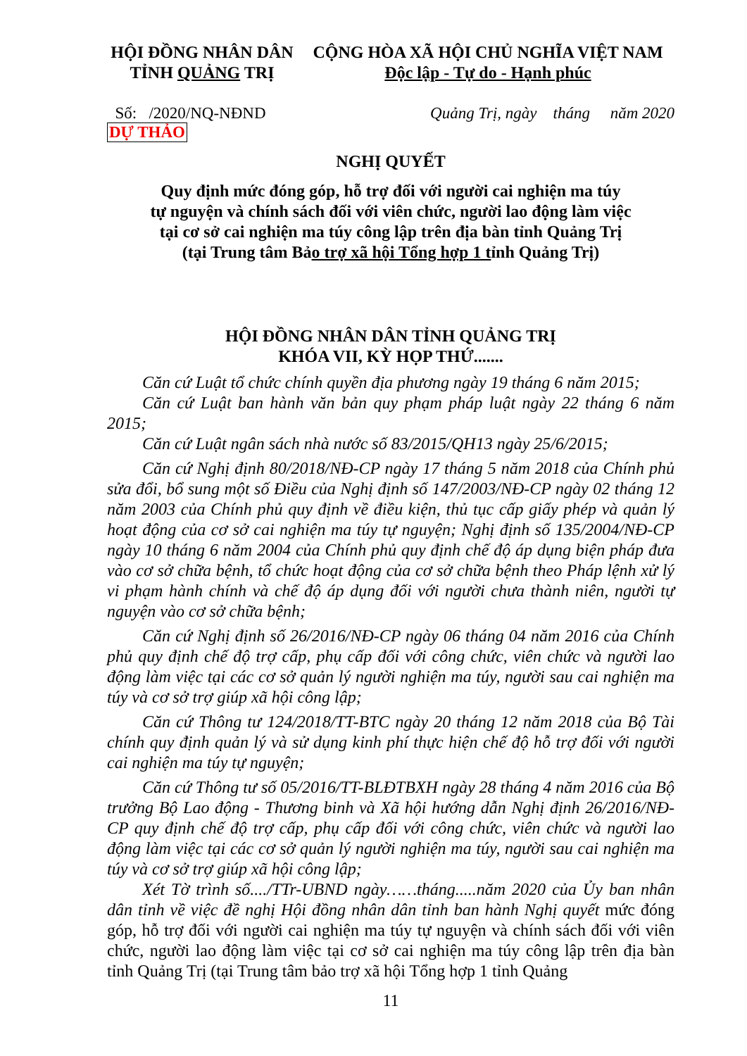HỘI ĐỒNG NHÂN DÂN
TỈNH QUẢNG TRỊ
CỘNG HÒA XÃ HỘI CHỦ NGHĨA VIỆT NAM
Độc lập - Tự do - Hạnh phúc
Số: /2020/NQ-NĐND Quảng Trị, ngày tháng năm 2020
DỰ THẢO
NGHỊ QUYẾT
Quy định mức đóng góp, hỗ trợ đối với người cai nghiện ma túy
tự nguyện và chính sách đối với viên chức, người lao động làm việc
tại cơ sở cai nghiện ma túy công lập trên địa bàn tỉnh Quảng Trị
(tại Trung tâm Bảo trợ xã hội Tổng hợp 1 tỉnh Quảng Trị)
HỘI ĐỒNG NHÂN DÂN TỈNH QUẢNG TRỊ
KHÓA VII, KỲ HỌP THỨ.......
Căn cứ Luật tổ chức chính quyền địa phương ngày 19 tháng 6 năm 2015;
Căn cứ Luật ban hành văn bản quy phạm pháp luật ngày 22 tháng 6 năm 2015;
Căn cứ Luật ngân sách nhà nước số 83/2015/QH13 ngày 25/6/2015;
Căn cứ Nghị định 80/2018/NĐ-CP ngày 17 tháng 5 năm 2018 của Chính phủ sửa đổi, bổ sung một số Điều của Nghị định số 147/2003/NĐ-CP ngày 02 tháng 12 năm 2003 của Chính phủ quy định về điều kiện, thủ tục cấp giấy phép và quản lý hoạt động của cơ sở cai nghiện ma túy tự nguyện; Nghị định số 135/2004/NĐ-CP ngày 10 tháng 6 năm 2004 của Chính phủ quy định chế độ áp dụng biện pháp đưa vào cơ sở chữa bệnh, tổ chức hoạt động của cơ sở chữa bệnh theo Pháp lệnh xử lý vi phạm hành chính và chế độ áp dụng đối với người chưa thành niên, người tự nguyện vào cơ sở chữa bệnh;
Căn cứ Nghị định số 26/2016/NĐ-CP ngày 06 tháng 04 năm 2016 của Chính phủ quy định chế độ trợ cấp, phụ cấp đối với công chức, viên chức và người lao động làm việc tại các cơ sở quản lý người nghiện ma túy, người sau cai nghiện ma túy và cơ sở trợ giúp xã hội công lập;
Căn cứ Thông tư 124/2018/TT-BTC ngày 20 tháng 12 năm 2018 của Bộ Tài chính quy định quản lý và sử dụng kinh phí thực hiện chế độ hỗ trợ đối với người cai nghiện ma túy tự nguyện;
Căn cứ Thông tư số 05/2016/TT-BLĐTBXH ngày 28 tháng 4 năm 2016 của Bộ trưởng Bộ Lao động - Thương binh và Xã hội hướng dẫn Nghị định 26/2016/NĐ-CP quy định chế độ trợ cấp, phụ cấp đối với công chức, viên chức và người lao động làm việc tại các cơ sở quản lý người nghiện ma túy, người sau cai nghiện ma túy và cơ sở trợ giúp xã hội công lập;
Xét Tờ trình số..../TTr-UBND ngày……tháng.....năm 2020 của Ủy ban nhân dân tỉnh về việc đề nghị Hội đồng nhân dân tỉnh ban hành Nghị quyết mức đóng góp, hỗ trợ đối với người cai nghiện ma túy tự nguyện và chính sách đối với viên chức, người lao động làm việc tại cơ sở cai nghiện ma túy công lập trên địa bàn tỉnh Quảng Trị (tại Trung tâm bảo trợ xã hội Tổng hợp 1 tỉnh Quảng
11